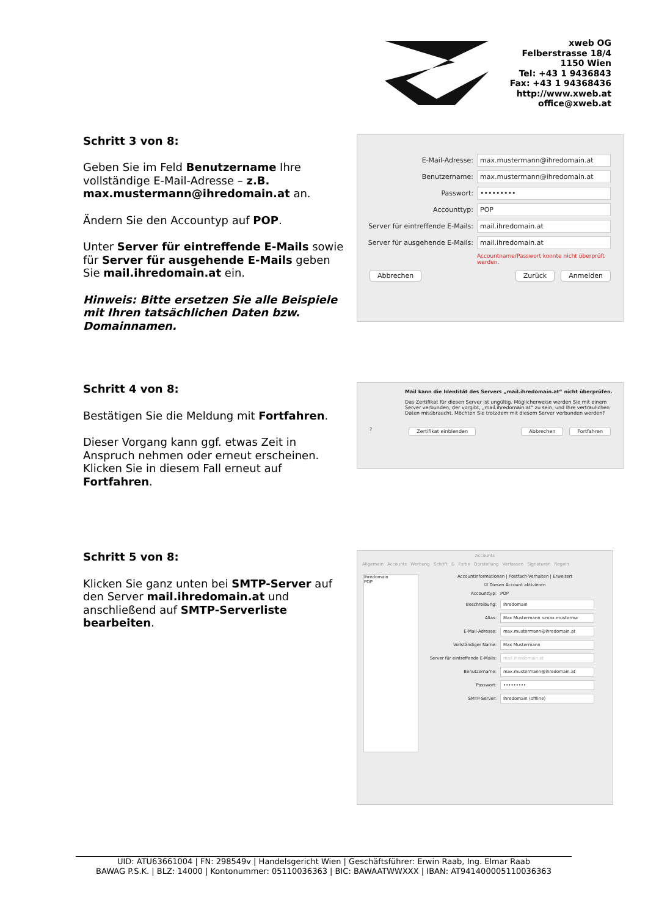xweb OG
Felberstrasse 18/4
1150 Wien
Tel: +43 1 9436843
Fax: +43 1 94368436
http://www.xweb.at
office@xweb.at
Schritt 3 von 8:
Geben Sie im Feld Benutzername Ihre vollständige E-Mail-Adresse – z.B. max.mustermann@ihredomain.at an.
Ändern Sie den Accountyp auf POP.
Unter Server für eintreffende E-Mails sowie für Server für ausgehende E-Mails geben Sie mail.ihredomain.at ein.
Hinweis: Bitte ersetzen Sie alle Beispiele mit Ihren tatsächlichen Daten bzw. Domainnamen.
E-Mail-Adresse: max.mustermann@ihredomain.at
Benutzername: max.mustermann@ihredomain.at
Passwort: •••••••••
Accounttyp: POP
Server für eintreffende E-Mails: mail.ihredomain.at
Server für ausgehende E-Mails: mail.ihredomain.at
Accountname/Passwort konnte nicht überprüft werden.
Abbrechen Zurück Anmelden
Schritt 4 von 8:
Bestätigen Sie die Meldung mit Fortfahren.
Dieser Vorgang kann ggf. etwas Zeit in Anspruch nehmen oder erneut erscheinen. Klicken Sie in diesem Fall erneut auf Fortfahren.
Mail kann die Identität des Servers „mail.ihredomain.at“ nicht überprüfen.
Das Zertifikat für diesen Server ist ungültig. Möglicherweise werden Sie mit einem Server verbunden, der vorgibt, „mail.ihredomain.at“ zu sein, und Ihre vertraulichen Daten missbraucht. Möchten Sie trotzdem mit diesem Server verbunden werden?
? Zertifikat einblenden Abbrechen Fortfahren
Schritt 5 von 8:
Klicken Sie ganz unten bei SMTP-Server auf den Server mail.ihredomain.at und anschließend auf SMTP-Serverliste bearbeiten.
Accounts
Allgemein Accounts Werbung Schrift & Farbe Darstellung Verfassen Signaturen Regeln
Ihredomain
POP
Accountinformationen | Postfach-Verhalten | Erweitert
☑ Diesen Account aktivieren
Accounttyp: POP
Beschreibung: Ihredomain
Alias: Max Mustermann <max.musterma
E-Mail-Adresse: max.mustermann@ihredomain.at
Vollständiger Name: Max Mustermann
Server für eintreffende E-Mails: mail.ihredomain.at
Benutzername: max.mustermann@ihredomain.at
Passwort: •••••••••
SMTP-Server: Ihredomain (offline)
UID: ATU63661004 | FN: 298549v | Handelsgericht Wien | Geschäftsführer: Erwin Raab, Ing. Elmar Raab
BAWAG P.S.K. | BLZ: 14000 | Kontonummer: 05110036363 | BIC: BAWAATWWXXX | IBAN: AT941400005110036363